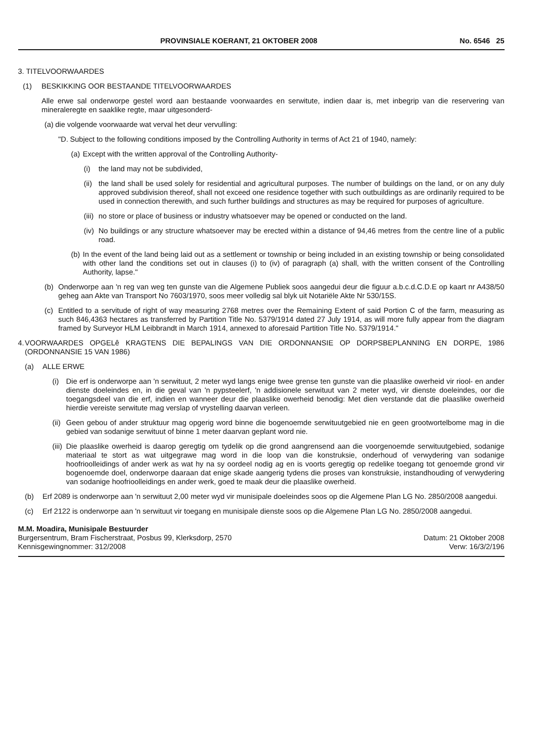PROVINSIALE KOERANT, 21 OKTOBER 2008 No. 6546 25
3. TITELVOORWAARDES
(1) BESKIKKING OOR BESTAANDE TITELVOORWAARDES
Alle erwe sal onderworpe gestel word aan bestaande voorwaardes en serwitute, indien daar is, met inbegrip van die reservering van mineraleregte en saaklike regte, maar uitgesonderd-
(a) die volgende voorwaarde wat verval het deur vervulling:
"D. Subject to the following conditions imposed by the Controlling Authority in terms of Act 21 of 1940, namely:
(a) Except with the written approval of the Controlling Authority-
(i) the land may not be subdivided,
(ii) the land shall be used solely for residential and agricultural purposes. The number of buildings on the land, or on any duly approved subdivision thereof, shall not exceed one residence together with such outbuildings as are ordinarily required to be used in connection therewith, and such further buildings and structures as may be required for purposes of agriculture.
(iii) no store or place of business or industry whatsoever may be opened or conducted on the land.
(iv) No buildings or any structure whatsoever may be erected within a distance of 94,46 metres from the centre line of a public road.
(b) In the event of the land being laid out as a settlement or township or being included in an existing township or being consolidated with other land the conditions set out in clauses (i) to (iv) of paragraph (a) shall, with the written consent of the Controlling Authority, lapse."
(b) Onderworpe aan 'n reg van weg ten gunste van die Algemene Publiek soos aangedui deur die figuur a.b.c.d.C.D.E op kaart nr A438/50 geheg aan Akte van Transport No 7603/1970, soos meer volledig sal blyk uit Notariële Akte Nr 530/15S.
(c) Entitled to a servitude of right of way measuring 2768 metres over the Remaining Extent of said Portion C of the farm, measuring as such 846,4363 hectares as transferred by Partition Title No. 5379/1914 dated 27 July 1914, as will more fully appear from the diagram framed by Surveyor HLM Leibbrandt in March 1914, annexed to aforesaid Partition Title No. 5379/1914."
4. VOORWAARDES OPGELê KRAGTENS DIE BEPALINGS VAN DIE ORDONNANSIE OP DORPSBEPLANNING EN DORPE, 1986 (ORDONNANSIE 15 VAN 1986)
(a) ALLE ERWE
(i) Die erf is onderworpe aan 'n serwituut, 2 meter wyd langs enige twee grense ten gunste van die plaaslike owerheid vir riool- en ander dienste doeleindes en, in die geval van 'n pypsteelerf, 'n addisionele serwituut van 2 meter wyd, vir dienste doeleindes, oor die toegangsdeel van die erf, indien en wanneer deur die plaaslike owerheid benodig: Met dien verstande dat die plaaslike owerheid hierdie vereiste serwitute mag verslap of vrystelling daarvan verleen.
(ii) Geen gebou of ander struktuur mag opgerig word binne die bogenoemde serwituutgebied nie en geen grootwortelbome mag in die gebied van sodanige serwituut of binne 1 meter daarvan geplant word nie.
(iii) Die plaaslike owerheid is daarop geregtig om tydelik op die grond aangrensend aan die voorgenoemde serwituutgebied, sodanige materiaal te stort as wat uitgegrawe mag word in die loop van die konstruksie, onderhoud of verwydering van sodanige hoofrioolleidings of ander werk as wat hy na sy oordeel nodig ag en is voorts geregtig op redelike toegang tot genoemde grond vir bogenoemde doel, onderworpe daaraan dat enige skade aangerig tydens die proses van konstruksie, instandhouding of verwydering van sodanige hoofrioolleidings en ander werk, goed te maak deur die plaaslike owerheid.
(b) Erf 2089 is onderworpe aan 'n serwituut 2,00 meter wyd vir munisipale doeleindes soos op die Algemene Plan LG No. 2850/2008 aangedui.
(c) Erf 2122 is onderworpe aan 'n serwituut vir toegang en munisipale dienste soos op die Algemene Plan LG No. 2850/2008 aangedui.
M.M. Moadira, Munisipale Bestuurder
Burgersentrum, Bram Fischerstraat, Posbus 99, Klerksdorp, 2570
Kennisgewingnommer: 312/2008
Datum: 21 Oktober 2008
Verw: 16/3/2/196